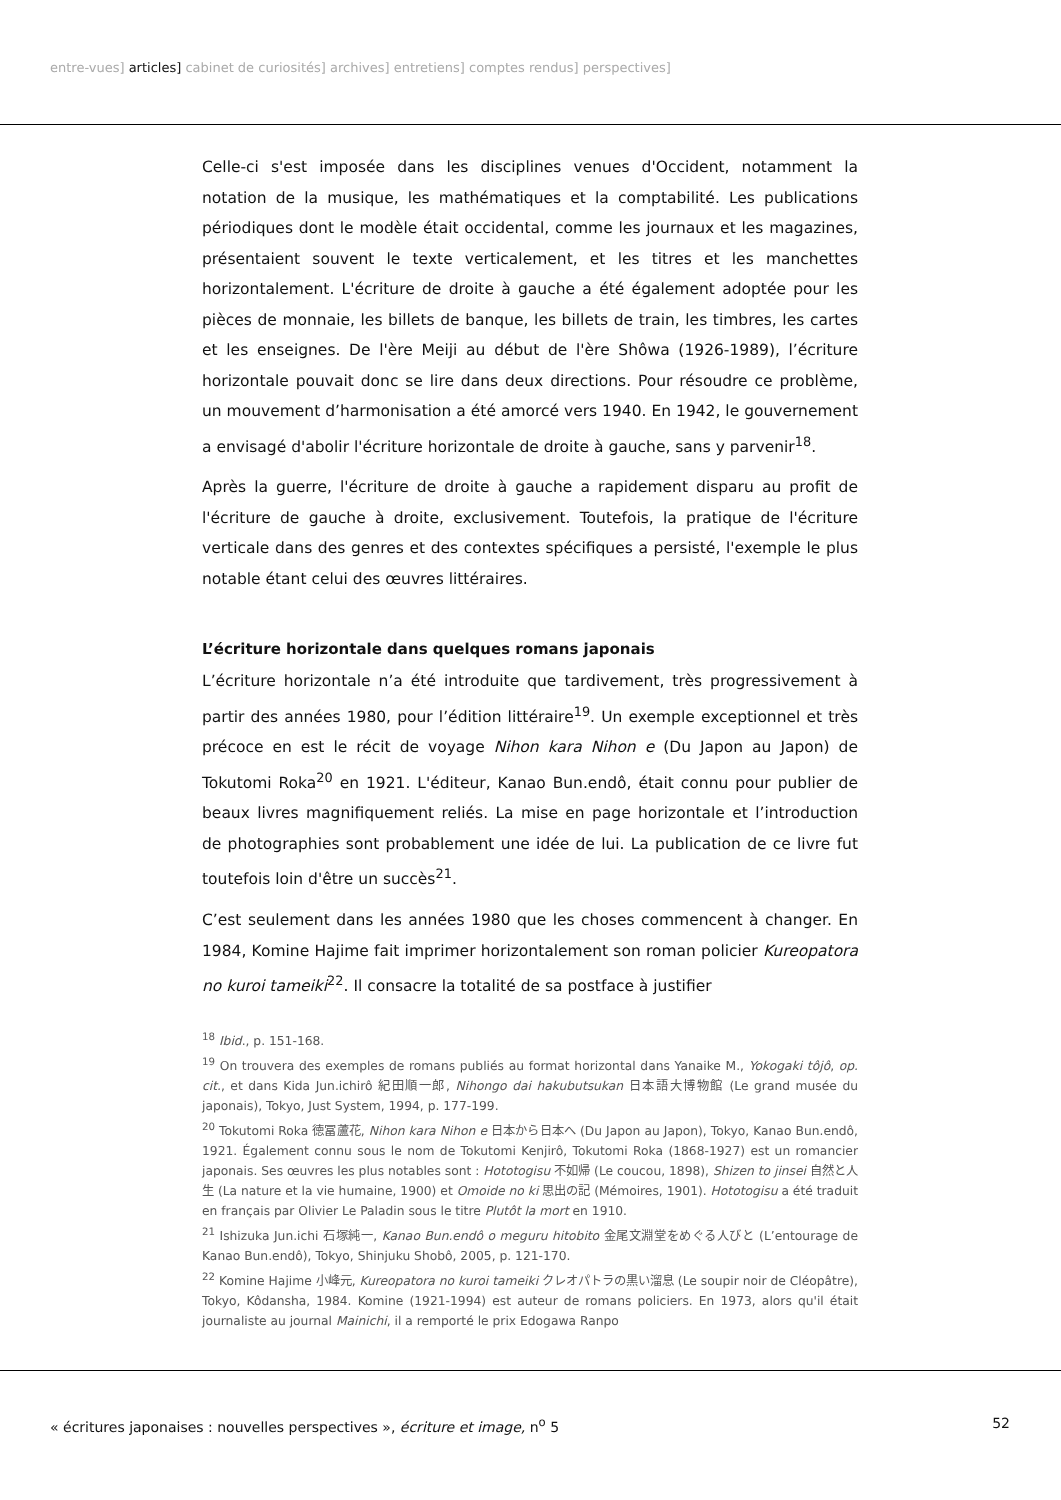entre-vues] articles] cabinet de curiosités] archives] entretiens] comptes rendus] perspectives]
Celle-ci s'est imposée dans les disciplines venues d'Occident, notamment la notation de la musique, les mathématiques et la comptabilité. Les publications périodiques dont le modèle était occidental, comme les journaux et les magazines, présentaient souvent le texte verticalement, et les titres et les manchettes horizontalement. L'écriture de droite à gauche a été également adoptée pour les pièces de monnaie, les billets de banque, les billets de train, les timbres, les cartes et les enseignes. De l'ère Meiji au début de l'ère Shôwa (1926-1989), l’écriture horizontale pouvait donc se lire dans deux directions. Pour résoudre ce problème, un mouvement d’harmonisation a été amorcé vers 1940. En 1942, le gouvernement a envisagé d'abolir l'écriture horizontale de droite à gauche, sans y parvenir<sup>18</sup>.
Après la guerre, l'écriture de droite à gauche a rapidement disparu au profit de l'écriture de gauche à droite, exclusivement. Toutefois, la pratique de l'écriture verticale dans des genres et des contextes spécifiques a persisté, l'exemple le plus notable étant celui des œuvres littéraires.
L’écriture horizontale dans quelques romans japonais
L’écriture horizontale n’a été introduite que tardivement, très progressivement à partir des années 1980, pour l’édition littéraire<sup>19</sup>. Un exemple exceptionnel et très précoce en est le récit de voyage Nihon kara Nihon e (Du Japon au Japon) de Tokutomi Roka<sup>20</sup> en 1921. L'éditeur, Kanao Bun.endô, était connu pour publier de beaux livres magnifiquement reliés. La mise en page horizontale et l’introduction de photographies sont probablement une idée de lui. La publication de ce livre fut toutefois loin d'être un succès<sup>21</sup>.
C’est seulement dans les années 1980 que les choses commencent à changer. En 1984, Komine Hajime fait imprimer horizontalement son roman policier Kureopatora no kuroi tameiki<sup>22</sup>. Il consacre la totalité de sa postface à justifier
<sup>18</sup> Ibid., p. 151-168.
<sup>19</sup> On trouvera des exemples de romans publiés au format horizontal dans Yanaike M., Yokogaki tôjô, op. cit., et dans Kida Jun.ichirô 紀田順一郎, Nihongo dai hakubutsukan 日本語大博物館 (Le grand musée du japonais), Tokyo, Just System, 1994, p. 177-199.
<sup>20</sup> Tokutomi Roka 徳冨蘆花, Nihon kara Nihon e 日本から日本へ (Du Japon au Japon), Tokyo, Kanao Bun.endô, 1921. Également connu sous le nom de Tokutomi Kenjirô, Tokutomi Roka (1868-1927) est un romancier japonais. Ses œuvres les plus notables sont : Hototogisu 不如帰 (Le coucou, 1898), Shizen to jinsei 自然と人生 (La nature et la vie humaine, 1900) et Omoide no ki 思出の記 (Mémoires, 1901). Hototogisu a été traduit en français par Olivier Le Paladin sous le titre Plutôt la mort en 1910.
<sup>21</sup> Ishizuka Jun.ichi 石塚純一, Kanao Bun.endô o meguru hitobito 金尾文淵堂をめぐる人びと (L’entourage de Kanao Bun.endô), Tokyo, Shinjuku Shobô, 2005, p. 121-170.
<sup>22</sup> Komine Hajime 小峰元, Kureopatora no kuroi tameiki クレオパトラの黒い溜息 (Le soupir noir de Cléopâtre), Tokyo, Kôdansha, 1984. Komine (1921-1994) est auteur de romans policiers. En 1973, alors qu'il était journaliste au journal Mainichi, il a remporté le prix Edogawa Ranpo
« écritures japonaises : nouvelles perspectives », écriture et image, n<sup>o</sup> 5 52